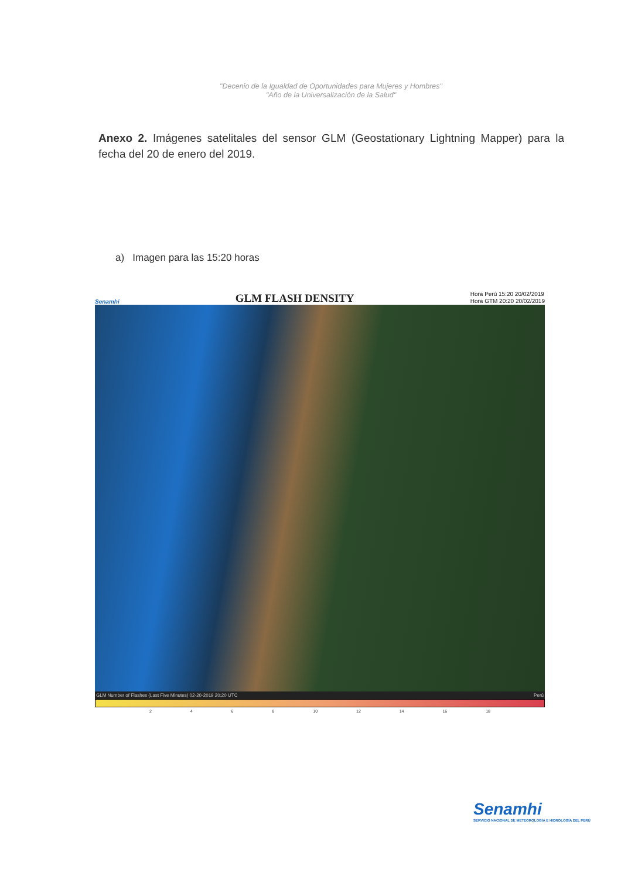"Decenio de la Igualdad de Oportunidades para Mujeres y Hombres"
"Año de la Universalización de la Salud"
Anexo 2. Imágenes satelitales del sensor GLM (Geostationary Lightning Mapper) para la fecha del 20 de enero del 2019.
a) Imagen para las 15:20 horas
Senamhi GLM FLASH DENSITY Hora Perú 15:20 20/02/2019
Hora GTM 20:20 20/02/2019
GLM Number of Flashes (Last Five Minutes) 02-20-2019 20:20 UTC Perú
2 4 6 8 10 12 14 16 18
Senamhi
SERVICIO NACIONAL DE METEOROLOGÍA E HIDROLOGÍA DEL PERÚ